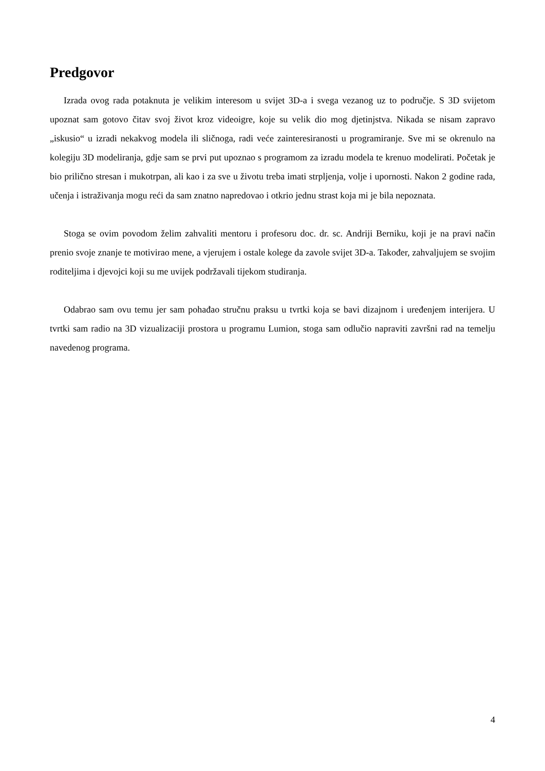Predgovor
Izrada ovog rada potaknuta je velikim interesom u svijet 3D-a i svega vezanog uz to područje. S 3D svijetom upoznat sam gotovo čitav svoj život kroz videoigre, koje su velik dio mog djetinjstva. Nikada se nisam zapravo „iskusio“ u izradi nekakvog modela ili sličnoga, radi veće zainteresiranosti u programiranje. Sve mi se okrenulo na kolegiju 3D modeliranja, gdje sam se prvi put upoznao s programom za izradu modela te krenuo modelirati. Početak je bio prilično stresan i mukotrpan, ali kao i za sve u životu treba imati strpljenja, volje i upornosti. Nakon 2 godine rada, učenja i istraživanja mogu reći da sam znatno napredovao i otkrio jednu strast koja mi je bila nepoznata.
Stoga se ovim povodom želim zahvaliti mentoru i profesoru doc. dr. sc. Andriji Berniku, koji je na pravi način prenio svoje znanje te motivirao mene, a vjerujem i ostale kolege da zavole svijet 3D-a. Također, zahvaljujem se svojim roditeljima i djevojci koji su me uvijek podržavali tijekom studiranja.
Odabrao sam ovu temu jer sam pohađao stručnu praksu u tvrtki koja se bavi dizajnom i uređenjem interijera. U tvrtki sam radio na 3D vizualizaciji prostora u programu Lumion, stoga sam odlučio napraviti završni rad na temelju navedenog programa.
4